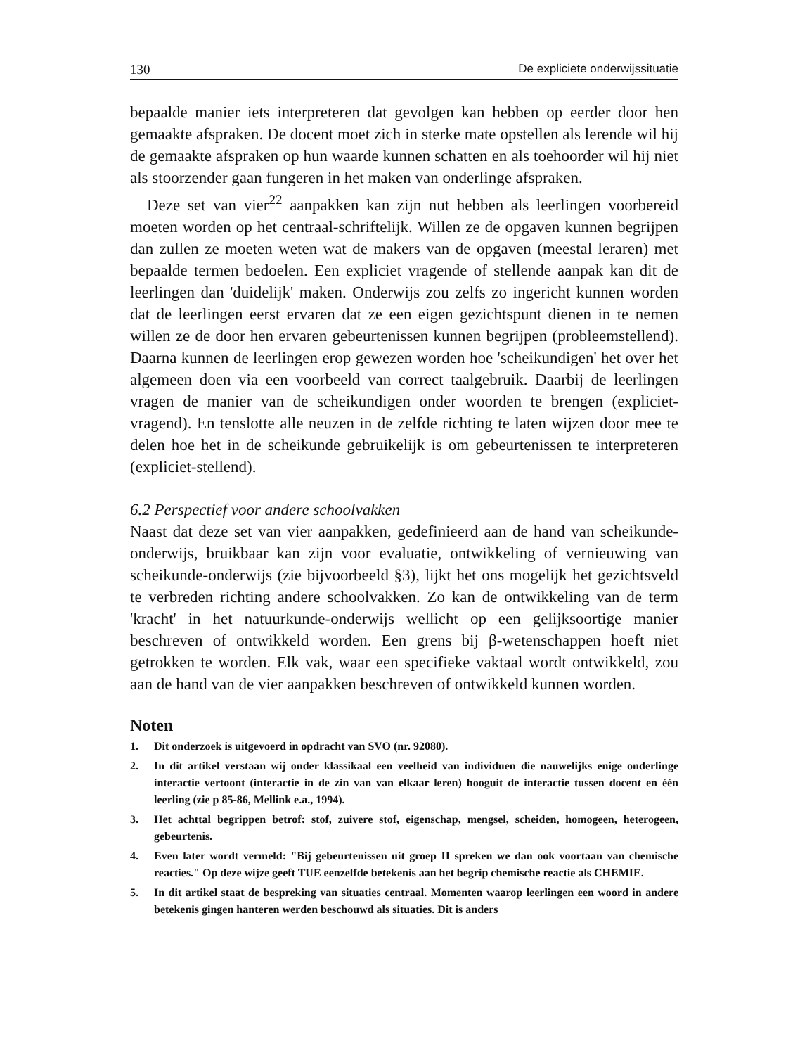130 De expliciete onderwijssituatie
bepaalde manier iets interpreteren dat gevolgen kan hebben op eerder door hen gemaakte afspraken. De docent moet zich in sterke mate opstellen als lerende wil hij de gemaakte afspraken op hun waarde kunnen schatten en als toehoorder wil hij niet als stoorzender gaan fungeren in het maken van onderlinge afspraken.
Deze set van vier<sup>22</sup> aanpakken kan zijn nut hebben als leerlingen voorbereid moeten worden op het centraal-schriftelijk. Willen ze de opgaven kunnen begrijpen dan zullen ze moeten weten wat de makers van de opgaven (meestal leraren) met bepaalde termen bedoelen. Een expliciet vragende of stellende aanpak kan dit de leerlingen dan 'duidelijk' maken. Onderwijs zou zelfs zo ingericht kunnen worden dat de leerlingen eerst ervaren dat ze een eigen gezichtspunt dienen in te nemen willen ze de door hen ervaren gebeurtenissen kunnen begrijpen (probleemstellend). Daarna kunnen de leerlingen erop gewezen worden hoe 'scheikundigen' het over het algemeen doen via een voorbeeld van correct taalgebruik. Daarbij de leerlingen vragen de manier van de scheikundigen onder woorden te brengen (expliciet-vragend). En tenslotte alle neuzen in de zelfde richting te laten wijzen door mee te delen hoe het in de scheikunde gebruikelijk is om gebeurtenissen te interpreteren (expliciet-stellend).
6.2 Perspectief voor andere schoolvakken
Naast dat deze set van vier aanpakken, gedefinieerd aan de hand van scheikunde-onderwijs, bruikbaar kan zijn voor evaluatie, ontwikkeling of vernieuwing van scheikunde-onderwijs (zie bijvoorbeeld §3), lijkt het ons mogelijk het gezichtsveld te verbreden richting andere schoolvakken. Zo kan de ontwikkeling van de term 'kracht' in het natuurkunde-onderwijs wellicht op een gelijksoortige manier beschreven of ontwikkeld worden. Een grens bij β-wetenschappen hoeft niet getrokken te worden. Elk vak, waar een specifieke vaktaal wordt ontwikkeld, zou aan de hand van de vier aanpakken beschreven of ontwikkeld kunnen worden.
Noten
1. Dit onderzoek is uitgevoerd in opdracht van SVO (nr. 92080).
2. In dit artikel verstaan wij onder klassikaal een veelheid van individuen die nauwelijks enige onderlinge interactie vertoont (interactie in de zin van van elkaar leren) hooguit de interactie tussen docent en één leerling (zie p 85-86, Mellink e.a., 1994).
3. Het achttal begrippen betrof: stof, zuivere stof, eigenschap, mengsel, scheiden, homogeen, heterogeen, gebeurtenis.
4. Even later wordt vermeld: "Bij gebeurtenissen uit groep II spreken we dan ook voortaan van chemische reacties." Op deze wijze geeft TUE eenzelfde betekenis aan het begrip chemische reactie als CHEMIE.
5. In dit artikel staat de bespreking van situaties centraal. Momenten waarop leerlingen een woord in andere betekenis gingen hanteren werden beschouwd als situaties. Dit is anders